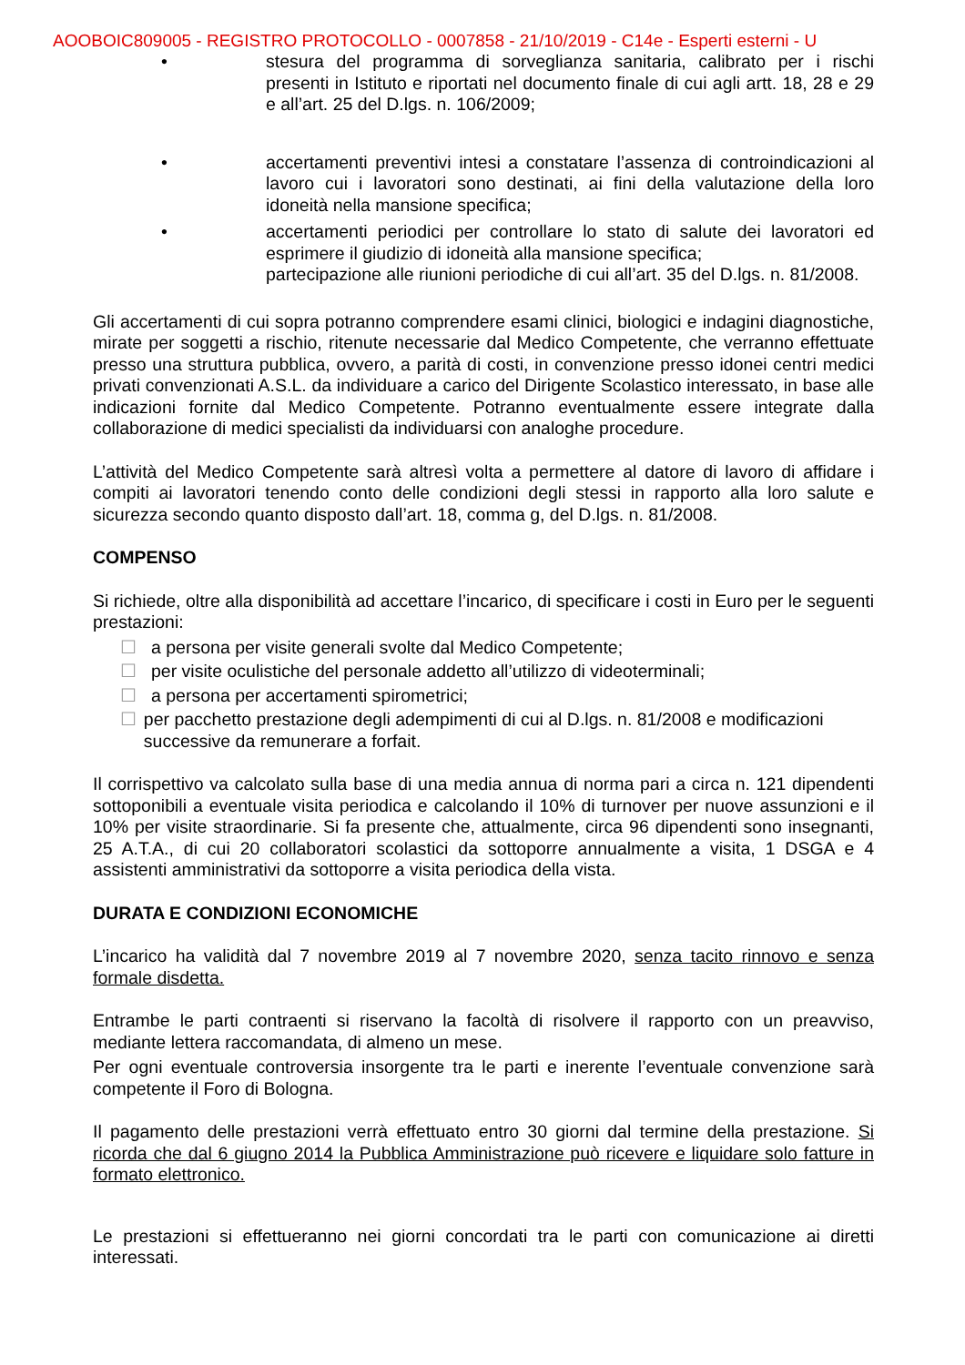AOOBOIC809005 - REGISTRO PROTOCOLLO - 0007858 - 21/10/2019 - C14e - Esperti esterni - U
• stesura del programma di sorveglianza sanitaria, calibrato per i rischi presenti in Istituto e riportati nel documento finale di cui agli artt. 18, 28 e 29 e all’art. 25 del D.lgs. n. 106/2009;
• accertamenti preventivi intesi a constatare l’assenza di controindicazioni al lavoro cui i lavoratori sono destinati, ai fini della valutazione della loro idoneità nella mansione specifica;
• accertamenti periodici per controllare lo stato di salute dei lavoratori ed esprimere il giudizio di idoneità alla mansione specifica;
partecipazione alle riunioni periodiche di cui all’art. 35 del D.lgs. n. 81/2008.
Gli accertamenti di cui sopra potranno comprendere esami clinici, biologici e indagini diagnostiche, mirate per soggetti a rischio, ritenute necessarie dal Medico Competente, che verranno effettuate presso una struttura pubblica, ovvero, a parità di costi, in convenzione presso idonei centri medici privati convenzionati A.S.L. da individuare a carico del Dirigente Scolastico interessato, in base alle indicazioni fornite dal Medico Competente. Potranno eventualmente essere integrate dalla collaborazione di medici specialisti da individuarsi con analoghe procedure.
L’attività del Medico Competente sarà altresì volta a permettere al datore di lavoro di affidare i compiti ai lavoratori tenendo conto delle condizioni degli stessi in rapporto alla loro salute e sicurezza secondo quanto disposto dall’art. 18, comma g, del D.lgs. n. 81/2008.
COMPENSO
Si richiede, oltre alla disponibilità ad accettare l’incarico, di specificare i costi in Euro per le seguenti prestazioni:
☐ a persona per visite generali svolte dal Medico Competente;
☐ per visite oculistiche del personale addetto all’utilizzo di videoterminali;
☐ a persona per accertamenti spirometrici;
☐ per pacchetto prestazione degli adempimenti di cui al D.lgs. n. 81/2008 e modificazioni successive da remunerare a forfait.
Il corrispettivo va calcolato sulla base di una media annua di norma pari a circa n. 121 dipendenti sottoponibili a eventuale visita periodica e calcolando il 10% di turnover per nuove assunzioni e il 10% per visite straordinarie. Si fa presente che, attualmente, circa 96 dipendenti sono insegnanti, 25 A.T.A., di cui 20 collaboratori scolastici da sottoporre annualmente a visita, 1 DSGA e 4 assistenti amministrativi da sottoporre a visita periodica della vista.
DURATA E CONDIZIONI ECONOMICHE
L’incarico ha validità dal 7 novembre 2019 al 7 novembre 2020, senza tacito rinnovo e senza formale disdetta.
Entrambe le parti contraenti si riservano la facoltà di risolvere il rapporto con un preavviso, mediante lettera raccomandata, di almeno un mese.
Per ogni eventuale controversia insorgente tra le parti e inerente l’eventuale convenzione sarà competente il Foro di Bologna.
Il pagamento delle prestazioni verrà effettuato entro 30 giorni dal termine della prestazione. Si ricorda che dal 6 giugno 2014 la Pubblica Amministrazione può ricevere e liquidare solo fatture in formato elettronico.
Le prestazioni si effettueranno nei giorni concordati tra le parti con comunicazione ai diretti interessati.